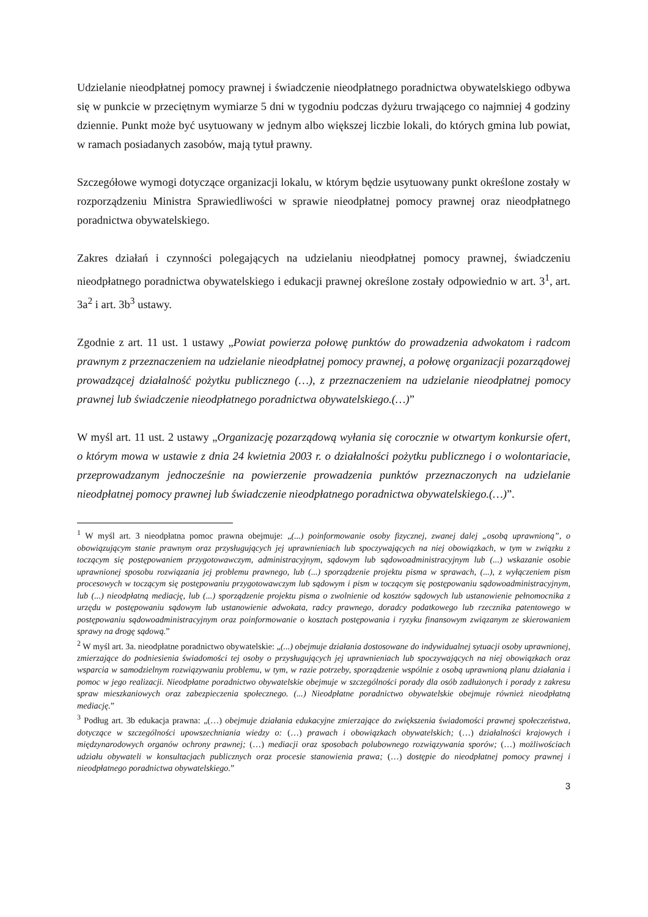Udzielanie nieodpłatnej pomocy prawnej i świadczenie nieodpłatnego poradnictwa obywatelskiego odbywa się w punkcie w przeciętnym wymiarze 5 dni w tygodniu podczas dyżuru trwającego co najmniej 4 godziny dziennie. Punkt może być usytuowany w jednym albo większej liczbie lokali, do których gmina lub powiat, w ramach posiadanych zasobów, mają tytuł prawny.
Szczegółowe wymogi dotyczące organizacji lokalu, w którym będzie usytuowany punkt określone zostały w rozporządzeniu Ministra Sprawiedliwości w sprawie nieodpłatnej pomocy prawnej oraz nieodpłatnego poradnictwa obywatelskiego.
Zakres działań i czynności polegających na udzielaniu nieodpłatnej pomocy prawnej, świadczeniu nieodpłatnego poradnictwa obywatelskiego i edukacji prawnej określone zostały odpowiednio w art. 3<sup>1</sup>, art. 3a<sup>2</sup> i art. 3b<sup>3</sup> ustawy.
Zgodnie z art. 11 ust. 1 ustawy „Powiat powierza połowę punktów do prowadzenia adwokatom i radcom prawnym z przeznaczeniem na udzielanie nieodpłatnej pomocy prawnej, a połowę organizacji pozarządowej prowadzącej działalność pożytku publicznego (…), z przeznaczeniem na udzielanie nieodpłatnej pomocy prawnej lub świadczenie nieodpłatnego poradnictwa obywatelskiego.(…)”
W myśl art. 11 ust. 2 ustawy „Organizację pozarządową wyłania się corocznie w otwartym konkursie ofert, o którym mowa w ustawie z dnia 24 kwietnia 2003 r. o działalności pożytku publicznego i o wolontariacie, przeprowadzanym jednocześnie na powierzenie prowadzenia punktów przeznaczonych na udzielanie nieodpłatnej pomocy prawnej lub świadczenie nieodpłatnego poradnictwa obywatelskiego.(…)”.
<sup>1</sup> W myśl art. 3 nieodpłatna pomoc prawna obejmuje: „(...) poinformowanie osoby fizycznej, zwanej dalej „osobą uprawnioną”, o obowiązującym stanie prawnym oraz przysługujących jej uprawnieniach lub spoczywających na niej obowiązkach, w tym w związku z toczącym się postępowaniem przygotowawczym, administracyjnym, sądowym lub sądowoadministracyjnym lub (...) wskazanie osobie uprawnionej sposobu rozwiązania jej problemu prawnego, lub (...) sporządzenie projektu pisma w sprawach, (...), z wyłączeniem pism procesowych w toczącym się postępowaniu przygotowawczym lub sądowym i pism w toczącym się postępowaniu sądowoadministracyjnym, lub (...) nieodpłatną mediację, lub (...) sporządzenie projektu pisma o zwolnienie od kosztów sądowych lub ustanowienie pełnomocnika z urzędu w postępowaniu sądowym lub ustanowienie adwokata, radcy prawnego, doradcy podatkowego lub rzecznika patentowego w postępowaniu sądowoadministracyjnym oraz poinformowanie o kosztach postępowania i ryzyku finansowym związanym ze skierowaniem sprawy na drogę sądową.”
<sup>2</sup> W myśl art. 3a. nieodpłatne poradnictwo obywatelskie: „(...) obejmuje działania dostosowane do indywidualnej sytuacji osoby uprawnionej, zmierzające do podniesienia świadomości tej osoby o przysługujących jej uprawnieniach lub spoczywających na niej obowiązkach oraz wsparcia w samodzielnym rozwiązywaniu problemu, w tym, w razie potrzeby, sporządzenie wspólnie z osobą uprawnioną planu działania i pomoc w jego realizacji. Nieodpłatne poradnictwo obywatelskie obejmuje w szczególności porady dla osób zadłużonych i porady z zakresu spraw mieszkaniowych oraz zabezpieczenia społecznego. (...) Nieodpłatne poradnictwo obywatelskie obejmuje również nieodpłatną mediację.”
<sup>3</sup> Podług art. 3b edukacja prawna: „(…) obejmuje działania edukacyjne zmierzające do zwiększenia świadomości prawnej społeczeństwa, dotyczące w szczególności upowszechniania wiedzy o: (…) prawach i obowiązkach obywatelskich; (…) działalności krajowych i międzynarodowych organów ochrony prawnej; (…) mediacji oraz sposobach polubownego rozwiązywania sporów; (…) możliwościach udziału obywateli w konsultacjach publicznych oraz procesie stanowienia prawa; (…) dostępie do nieodpłatnej pomocy prawnej i nieodpłatnego poradnictwa obywatelskiego.”
3